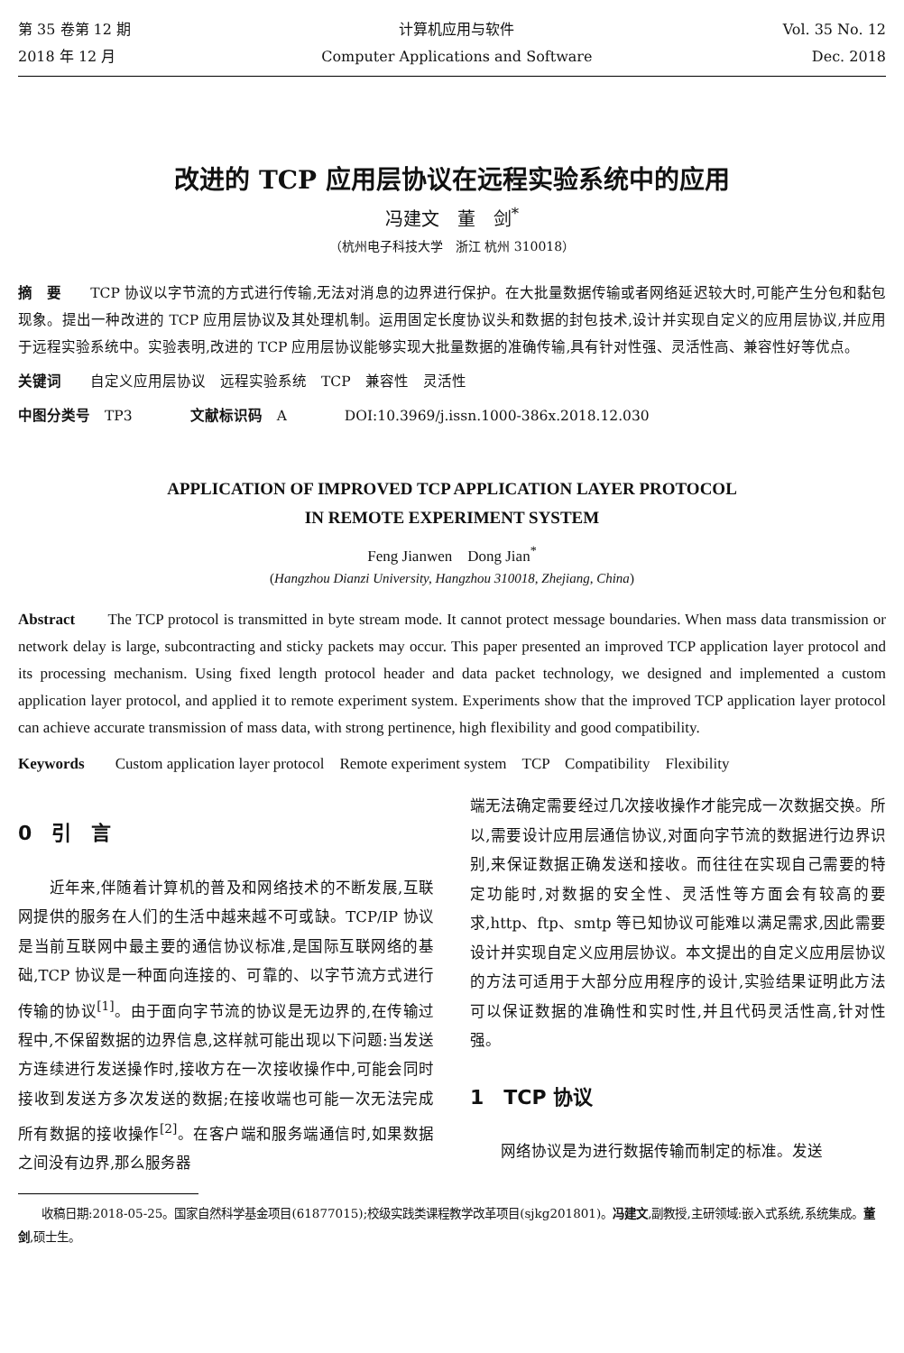第 35 卷第 12 期
2018 年 12 月
计算机应用与软件
Computer Applications and Software
Vol. 35 No. 12
Dec. 2018
改进的 TCP 应用层协议在远程实验系统中的应用
冯建文　董　剑<sup>*</sup>
（杭州电子科技大学　浙江 杭州 310018）
摘　要　　TCP 协议以字节流的方式进行传输,无法对消息的边界进行保护。在大批量数据传输或者网络延迟较大时,可能产生分包和黏包现象。提出一种改进的 TCP 应用层协议及其处理机制。运用固定长度协议头和数据的封包技术,设计并实现自定义的应用层协议,并应用于远程实验系统中。实验表明,改进的 TCP 应用层协议能够实现大批量数据的准确传输,具有针对性强、灵活性高、兼容性好等优点。
关键词　　自定义应用层协议　远程实验系统　TCP　兼容性　灵活性
中图分类号　TP3　　　　文献标识码　A　　　　DOI:10.3969/j.issn.1000-386x.2018.12.030
APPLICATION OF IMPROVED TCP APPLICATION LAYER PROTOCOL
IN REMOTE EXPERIMENT SYSTEM
Feng Jianwen　Dong Jian<sup>*</sup>
(Hangzhou Dianzi University, Hangzhou 310018, Zhejiang, China)
Abstract　　The TCP protocol is transmitted in byte stream mode. It cannot protect message boundaries. When mass data transmission or network delay is large, subcontracting and sticky packets may occur. This paper presented an improved TCP application layer protocol and its processing mechanism. Using fixed length protocol header and data packet technology, we designed and implemented a custom application layer protocol, and applied it to remote experiment system. Experiments show that the improved TCP application layer protocol can achieve accurate transmission of mass data, with strong pertinence, high flexibility and good compatibility.
Keywords　　Custom application layer protocol　Remote experiment system　TCP　Compatibility　Flexibility
0　引　言
　　近年来,伴随着计算机的普及和网络技术的不断发展,互联网提供的服务在人们的生活中越来越不可或缺。TCP/IP 协议是当前互联网中最主要的通信协议标准,是国际互联网络的基础,TCP 协议是一种面向连接的、可靠的、以字节流方式进行传输的协议<sup>[1]</sup>。由于面向字节流的协议是无边界的,在传输过程中,不保留数据的边界信息,这样就可能出现以下问题:当发送方连续进行发送操作时,接收方在一次接收操作中,可能会同时接收到发送方多次发送的数据;在接收端也可能一次无法完成所有数据的接收操作<sup>[2]</sup>。在客户端和服务端通信时,如果数据之间没有边界,那么服务器
端无法确定需要经过几次接收操作才能完成一次数据交换。所以,需要设计应用层通信协议,对面向字节流的数据进行边界识别,来保证数据正确发送和接收。而往往在实现自己需要的特定功能时,对数据的安全性、灵活性等方面会有较高的要求,http、ftp、smtp 等已知协议可能难以满足需求,因此需要设计并实现自定义应用层协议。本文提出的自定义应用层协议的方法可适用于大部分应用程序的设计,实验结果证明此方法可以保证数据的准确性和实时性,并且代码灵活性高,针对性强。
1　TCP 协议
　　网络协议是为进行数据传输而制定的标准。发送
　　收稿日期:2018-05-25。国家自然科学基金项目(61877015);校级实践类课程教学改革项目(sjkg201801)。冯建文,副教授,主研领域:嵌入式系统,系统集成。董剑,硕士生。